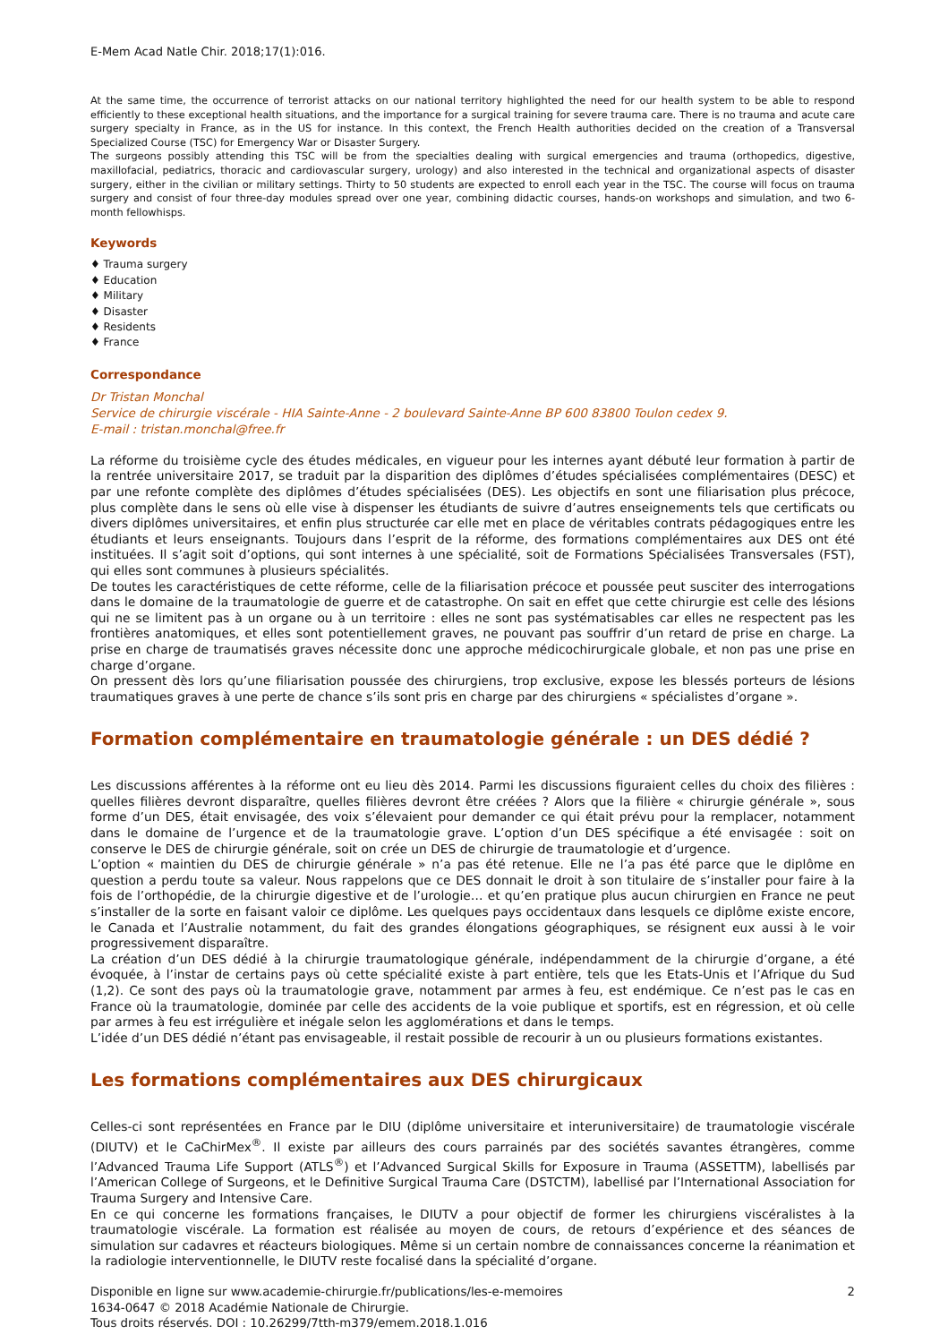E-Mem Acad Natle Chir. 2018;17(1):016.
At the same time, the occurrence of terrorist attacks on our national territory highlighted the need for our health system to be able to respond efficiently to these exceptional health situations, and the importance for a surgical training for severe trauma care. There is no trauma and acute care surgery specialty in France, as in the US for instance. In this context, the French Health authorities decided on the creation of a Transversal Specialized Course (TSC) for Emergency War or Disaster Surgery.
The surgeons possibly attending this TSC will be from the specialties dealing with surgical emergencies and trauma (orthopedics, digestive, maxillofacial, pediatrics, thoracic and cardiovascular surgery, urology) and also interested in the technical and organizational aspects of disaster surgery, either in the civilian or military settings. Thirty to 50 students are expected to enroll each year in the TSC. The course will focus on trauma surgery and consist of four three-day modules spread over one year, combining didactic courses, hands-on workshops and simulation, and two 6-month fellowhisps.
Keywords
♦ Trauma surgery
♦ Education
♦ Military
♦ Disaster
♦ Residents
♦ France
Correspondance
Dr Tristan Monchal
Service de chirurgie viscérale - HIA Sainte-Anne - 2 boulevard Sainte-Anne BP 600 83800 Toulon cedex 9.
E-mail : tristan.monchal@free.fr
La réforme du troisième cycle des études médicales, en vigueur pour les internes ayant débuté leur formation à partir de la rentrée universitaire 2017, se traduit par la disparition des diplômes d’études spécialisées complémentaires (DESC) et par une refonte complète des diplômes d’études spécialisées (DES). Les objectifs en sont une filiarisation plus précoce, plus complète dans le sens où elle vise à dispenser les étudiants de suivre d’autres enseignements tels que certificats ou divers diplômes universitaires, et enfin plus structurée car elle met en place de véritables contrats pédagogiques entre les étudiants et leurs enseignants. Toujours dans l’esprit de la réforme, des formations complémentaires aux DES ont été instituées. Il s’agit soit d’options, qui sont internes à une spécialité, soit de Formations Spécialisées Transversales (FST), qui elles sont communes à plusieurs spécialités.
De toutes les caractéristiques de cette réforme, celle de la filiarisation précoce et poussée peut susciter des interrogations dans le domaine de la traumatologie de guerre et de catastrophe. On sait en effet que cette chirurgie est celle des lésions qui ne se limitent pas à un organe ou à un territoire : elles ne sont pas systématisables car elles ne respectent pas les frontières anatomiques, et elles sont potentiellement graves, ne pouvant pas souffrir d’un retard de prise en charge. La prise en charge de traumatisés graves nécessite donc une approche médicochirurgicale globale, et non pas une prise en charge d’organe.
On pressent dès lors qu’une filiarisation poussée des chirurgiens, trop exclusive, expose les blessés porteurs de lésions traumatiques graves à une perte de chance s’ils sont pris en charge par des chirurgiens « spécialistes d’organe ».
Formation complémentaire en traumatologie générale : un DES dédié ?
Les discussions afférentes à la réforme ont eu lieu dès 2014. Parmi les discussions figuraient celles du choix des filières : quelles filières devront disparaître, quelles filières devront être créées ? Alors que la filière « chirurgie générale », sous forme d’un DES, était envisagée, des voix s’élevaient pour demander ce qui était prévu pour la remplacer, notamment dans le domaine de l’urgence et de la traumatologie grave. L’option d’un DES spécifique a été envisagée : soit on conserve le DES de chirurgie générale, soit on crée un DES de chirurgie de traumatologie et d’urgence.
L’option « maintien du DES de chirurgie générale » n’a pas été retenue. Elle ne l’a pas été parce que le diplôme en question a perdu toute sa valeur. Nous rappelons que ce DES donnait le droit à son titulaire de s’installer pour faire à la fois de l’orthopédie, de la chirurgie digestive et de l’urologie… et qu’en pratique plus aucun chirurgien en France ne peut s’installer de la sorte en faisant valoir ce diplôme. Les quelques pays occidentaux dans lesquels ce diplôme existe encore, le Canada et l’Australie notamment, du fait des grandes élongations géographiques, se résignent eux aussi à le voir progressivement disparaître.
La création d’un DES dédié à la chirurgie traumatologique générale, indépendamment de la chirurgie d’organe, a été évoquée, à l’instar de certains pays où cette spécialité existe à part entière, tels que les Etats-Unis et l’Afrique du Sud (1,2). Ce sont des pays où la traumatologie grave, notamment par armes à feu, est endémique. Ce n’est pas le cas en France où la traumatologie, dominée par celle des accidents de la voie publique et sportifs, est en régression, et où celle par armes à feu est irrégulière et inégale selon les agglomérations et dans le temps.
L’idée d’un DES dédié n’étant pas envisageable, il restait possible de recourir à un ou plusieurs formations existantes.
Les formations complémentaires aux DES chirurgicaux
Celles-ci sont représentées en France par le DIU (diplôme universitaire et interuniversitaire) de traumatologie viscérale (DIUTV) et le CaChirMex<sup>®</sup>. Il existe par ailleurs des cours parrainés par des sociétés savantes étrangères, comme l’Advanced Trauma Life Support (ATLS<sup>®</sup>) et l’Advanced Surgical Skills for Exposure in Trauma (ASSETTM), labellisés par l’American College of Surgeons, et le Definitive Surgical Trauma Care (DSTCTM), labellisé par l’International Association for Trauma Surgery and Intensive Care.
En ce qui concerne les formations françaises, le DIUTV a pour objectif de former les chirurgiens viscéralistes à la traumatologie viscérale. La formation est réalisée au moyen de cours, de retours d’expérience et des séances de simulation sur cadavres et réacteurs biologiques. Même si un certain nombre de connaissances concerne la réanimation et la radiologie interventionnelle, le DIUTV reste focalisé dans la spécialité d’organe.
Disponible en ligne sur www.academie-chirurgie.fr/publications/les-e-memoires
1634-0647 © 2018 Académie Nationale de Chirurgie.
Tous droits réservés. DOI : 10.26299/7tth-m379/emem.2018.1.016
2